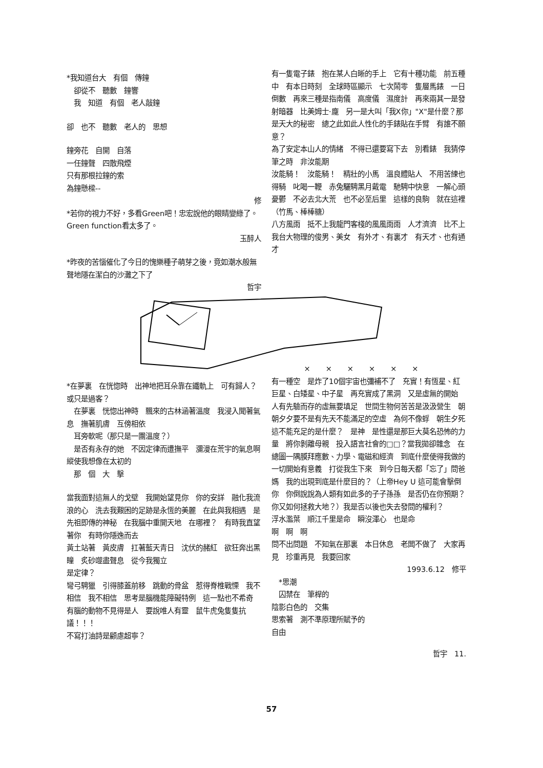*我知道台大　有個　傳鐘
　卻從不　聽數　鐘響
　我　知道　有個　老人敲鐘
卻　也不　聽數　老人的　思想
鐘旁花　自開　自落
一任鐘聲　四散飛煙
只有那根拉鐘的索
為鐘懸樑--
修
*若你的視力不好，多看Green吧！忠宏說他的眼睛變綠了。Green function看太多了。
玉醉人
*昨夜的苦惱催化了今日的愧樂種子萌芽之後，竟如潮水般無聲地隱在潔白的沙灘之下了
哲宇
有一隻電子錶　抱在某人白晰的手上　它有十種功能　前五種中　有本日時刻　全球時區顯示　七次鬧零　隻層馬錶　一日倒數　再來三種是指南儀　高度儀　濕度計　再來兩其一是發射暗器　比美姆士·龐　另一是大叫「我X你」"X"是什麼？那是天大的秘密　總之此如此人性化的手錶貼在手臂　有誰不願意？
為了安定本山人的情緒　不得已還要寫下去　別看錶　我猜停筆之時　非汝能期
汝能騎！　汝能騎！　精壯的小馬　溫良體貼人　不用苦練也得騎　叱喝一鞭　赤兔驪騁黑月戴電　馳騁中快意　一解心頭憂鬱　不必去北大荒　也不必至后里　這樣的良駒　就在這裡（竹馬、棒棒糖）
八方風雨　抵不上我龍門客棧的風風雨雨　人才濟濟　比不上我台大物理的俊男、美女　有外才、有裏才　有天才、也有通才
*在夢裏　在恍惚時　出神地把耳朵靠在鐵軌上　可有歸人？　或只是過客？
　在夢裏　恍惚出神時　飄來的古林涵著溫度　我浸入聞著氣息　撫著肌膚　互傍相依
　耳旁軟呢（那只是一團溫度？）
　是否有永存的她　不因定律而遭撫平　瀰漫在荒宇的氣息啊　縱使我想像在太初的
　那　個　大　擊
當我面對這無人的戈壁　我開始望見你　你的安詳　融化我流浪的心　洗去我艱困的足跡是永恆的美麗　在此與我相遇　是先祖即傳的神秘　在我腦中重開天地　在哪裡？　有時我直望著你　有時你隱逸而去
黃土站著　黃皮膚　扛著藍天青日　沈伏的赭紅　欲狂奔出黑瞳　炙砂噬盡聲息　從今我獨立
是定律？
彎弓騁獵　引得膝蓋前移　跳動的骨盆　惹得脊椎戰慄　我不相信　我不相信　思考是腦機能障礙特例　這一點也不希奇　有腦的動物不見得是人　要說唯人有靈　鼠牛虎兔隻隻抗議！！！
不寫打油詩是顧慮超寧？
××××××
有一種空　是炸了10個宇宙也彌補不了　充實！有恆星、紅巨星、白矮星、中子星　再充實成了黑洞　又是虛無的開始　人有先驗而存的虛無要填足　世間生物何苦苦是汲汲營生　朝朝夕夕要不是有先天不能滿足的空虛　為何不像蜉　朝生夕死　這不能充足的是什麼？　是神　是性還是那巨大莫名恐怖的力量　將你剝離母親　投入語言社會的□□？當我拋卻雜念　在總圖一隅膜拜應數、力學、電磁和經濟　到底什麼使得我做的一切開始有意義　打從我生下來　到今日每天都「忘了」問爸媽　我的出現到底是什麼目的？（上帝Hey U 這可能會擊倒你　你倒說說為人類有如此多的子子孫孫　是否仍在你預期？你又如何拯救大地？）我是否以後也失去發問的權利？
浮水濫葉　順江千里是命　瞬沒渾心　也是命
啊　啊　啊
問不出問題　不知氣在那裏　本日休息　老闆不做了　大家再見　珍重再見　我要回家
1993.6.12　修平
　*思潮
　囚禁在　筆桿的
陰影白色的　交集
思索著　測不準原理所賦予的
自由
哲宇　11.
57